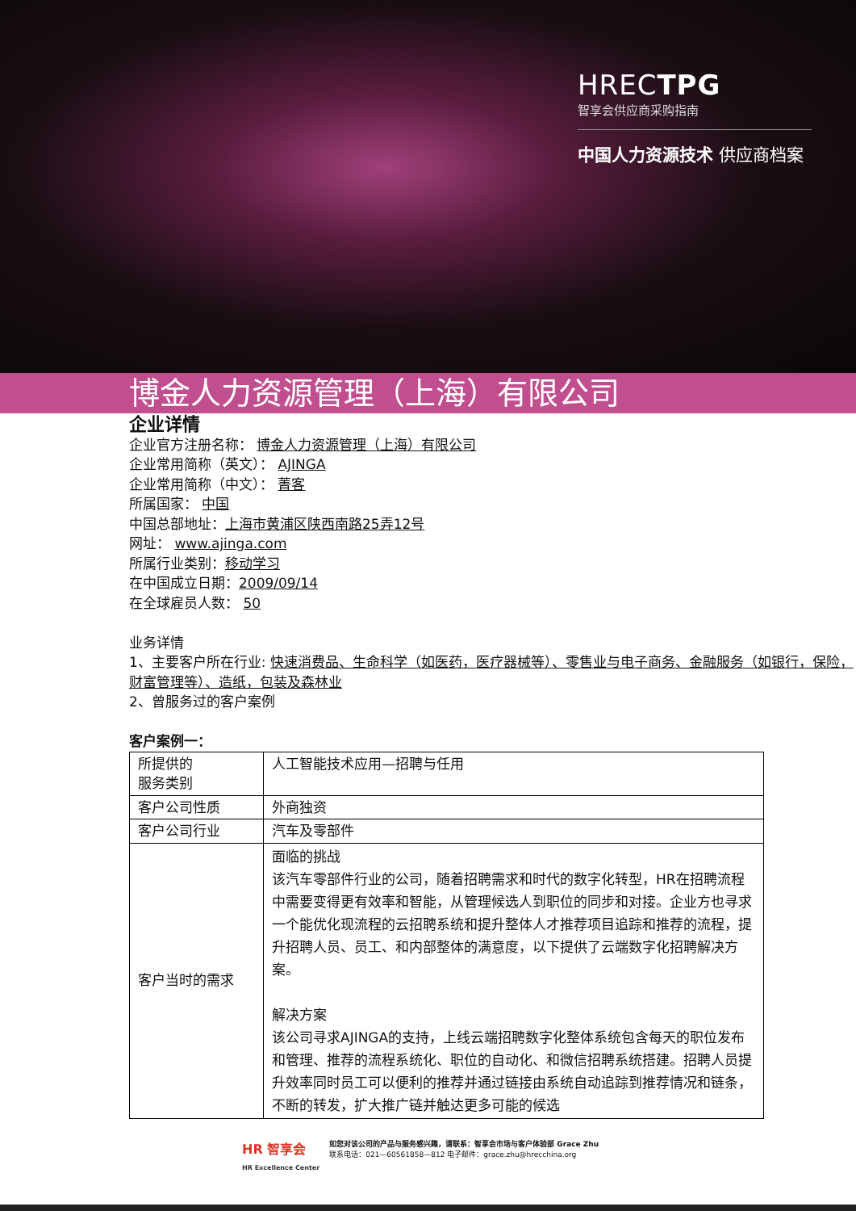HRECTPG
智享会供应商采购指南
中国人力资源技术 供应商档案
博金人力资源管理（上海）有限公司
企业详情
企业官方注册名称： 博金人力资源管理（上海）有限公司
企业常用简称（英文）： AJINGA
企业常用简称（中文）： 菁客
所属国家： 中国
中国总部地址：上海市黄浦区陕西南路25弄12号
网址： www.ajinga.com
所属行业类别：移动学习
在中国成立日期：2009/09/14
在全球雇员人数： 50
业务详情
1、主要客户所在行业: 快速消费品、生命科学（如医药，医疗器械等）、零售业与电子商务、金融服务（如银行，保险，财富管理等）、造纸，包装及森林业
2、曾服务过的客户案例
客户案例一：
| 所提供的 服务类别 | 人工智能技术应用—招聘与任用 |
| 客户公司性质 | 外商独资 |
| 客户公司行业 | 汽车及零部件 |
| 客户当时的需求 | 面临的挑战 该汽车零部件行业的公司，随着招聘需求和时代的数字化转型，HR在招聘流程中需要变得更有效率和智能，从管理候选人到职位的同步和对接。企业方也寻求一个能优化现流程的云招聘系统和提升整体人才推荐项目追踪和推荐的流程，提升招聘人员、员工、和内部整体的满意度，以下提供了云端数字化招聘解决方案。 解决方案 该公司寻求AJINGA的支持，上线云端招聘数字化整体系统包含每天的职位发布和管理、推荐的流程系统化、职位的自动化、和微信招聘系统搭建。招聘人员提升效率同时员工可以便利的推荐并通过链接由系统自动追踪到推荐情况和链条，不断的转发，扩大推广链并触达更多可能的候选 |
HR 智享会
HR Excellence Center
如您对该公司的产品与服务感兴趣，请联系：智享会市场与客户体验部 Grace Zhu
联系电话：021—60561858—812 电子邮件：grace.zhu@hrecchina.org